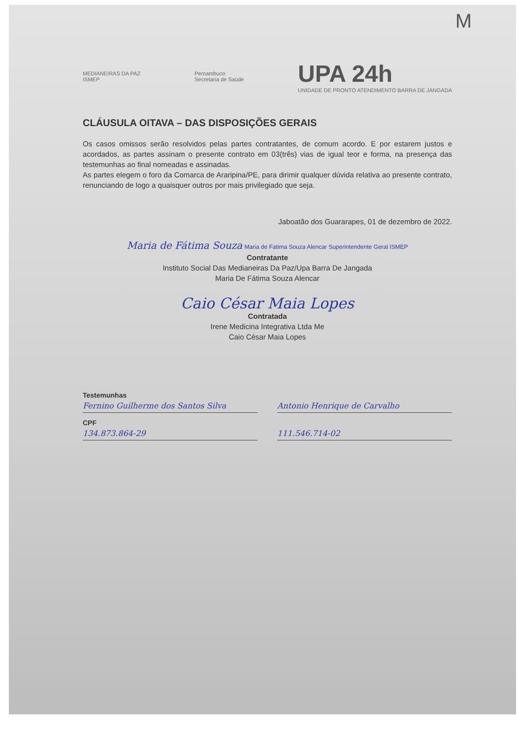M
MEDIANEIRAS DA PAZ
ISMEP
Pernambuco
Secretaria de Saúde
UPA 24h
UNIDADE DE PRONTO ATENDIMENTO BARRA DE JANGADA
CLÁUSULA OITAVA – DAS DISPOSIÇÕES GERAIS
Os casos omissos serão resolvidos pelas partes contratantes, de comum acordo. E por estarem justos e acordados, as partes assinam o presente contrato em 03(três) vias de igual teor e forma, na presença das testemunhas ao final nomeadas e assinadas.
As partes elegem o foro da Comarca de Araripina/PE, para dirimir qualquer dúvida relativa ao presente contrato, renunciando de logo a quaisquer outros por mais privilegiado que seja.
Jaboatão dos Guararapes, 01 de dezembro de 2022.
Maria de Fátima Souza Maria de Fatima Souza Alencar Superintendente Geral ISMEP
Contratante
Instituto Social Das Medianeiras Da Paz/Upa Barra De Jangada
Maria De Fátima Souza Alencar
Caio César Maia Lopes
Contratada
Irene Medicina Integrativa Ltda Me
Caio César Maia Lopes
Testemunhas
Fernino Guilherme dos Santos Silva
Antonio Henrique de Carvalho
CPF
134.873.864-29 111.546.714-02